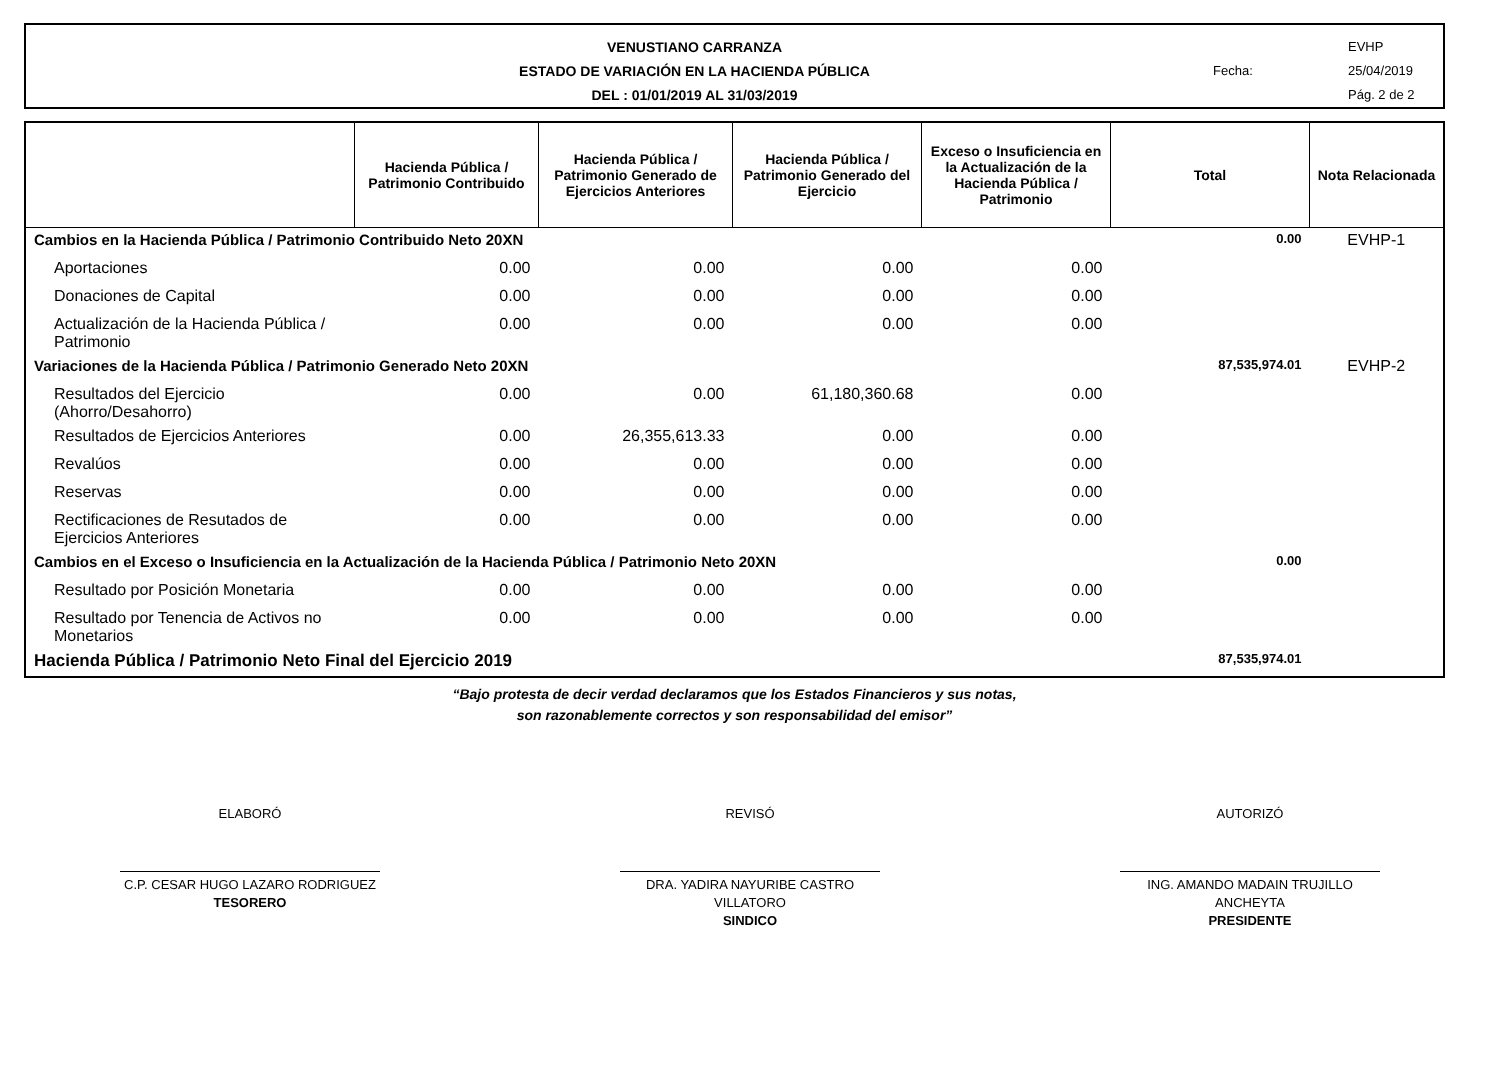VENUSTIANO CARRANZA
ESTADO DE VARIACIÓN EN LA HACIENDA PÚBLICA
DEL : 01/01/2019 AL 31/03/2019
EVHP
Fecha: 25/04/2019
Pág. 2 de 2
| | Hacienda Pública / Patrimonio Contribuido | Hacienda Pública / Patrimonio Generado de Ejercicios Anteriores | Hacienda Pública / Patrimonio Generado del Ejercicio | Exceso o Insuficiencia en la Actualización de la Hacienda Pública / Patrimonio | Total | Nota Relacionada |
| --- | --- | --- | --- | --- | --- | --- |
| Cambios en la Hacienda Pública / Patrimonio Contribuido Neto 20XN | | | | | 0.00 | EVHP-1 |
| Aportaciones | 0.00 | 0.00 | 0.00 | 0.00 | | |
| Donaciones de Capital | 0.00 | 0.00 | 0.00 | 0.00 | | |
| Actualización de la Hacienda Pública / Patrimonio | 0.00 | 0.00 | 0.00 | 0.00 | | |
| Variaciones de la Hacienda Pública / Patrimonio Generado Neto 20XN | | | | | 87,535,974.01 | EVHP-2 |
| Resultados del Ejercicio (Ahorro/Desahorro) | 0.00 | 0.00 | 61,180,360.68 | 0.00 | | |
| Resultados de Ejercicios Anteriores | 0.00 | 26,355,613.33 | 0.00 | 0.00 | | |
| Revalúos | 0.00 | 0.00 | 0.00 | 0.00 | | |
| Reservas | 0.00 | 0.00 | 0.00 | 0.00 | | |
| Rectificaciones de Resutados de Ejercicios Anteriores | 0.00 | 0.00 | 0.00 | 0.00 | | |
| Cambios en el Exceso o Insuficiencia en la Actualización de la Hacienda Pública / Patrimonio Neto 20XN | | | | | 0.00 | |
| Resultado por Posición Monetaria | 0.00 | 0.00 | 0.00 | 0.00 | | |
| Resultado por Tenencia de Activos no Monetarios | 0.00 | 0.00 | 0.00 | 0.00 | | |
| Hacienda Pública / Patrimonio Neto Final del Ejercicio 2019 | | | | | 87,535,974.01 | |
“Bajo protesta de decir verdad declaramos que los Estados Financieros y sus notas,
son razonablemente correctos y son responsabilidad del emisor”
ELABORÓ
C.P. CESAR HUGO LAZARO RODRIGUEZ
TESORERO
REVISÓ
DRA. YADIRA NAYURIBE CASTRO VILLATORO
SINDICO
AUTORIZÓ
ING. AMANDO MADAIN TRUJILLO ANCHEYTA
PRESIDENTE